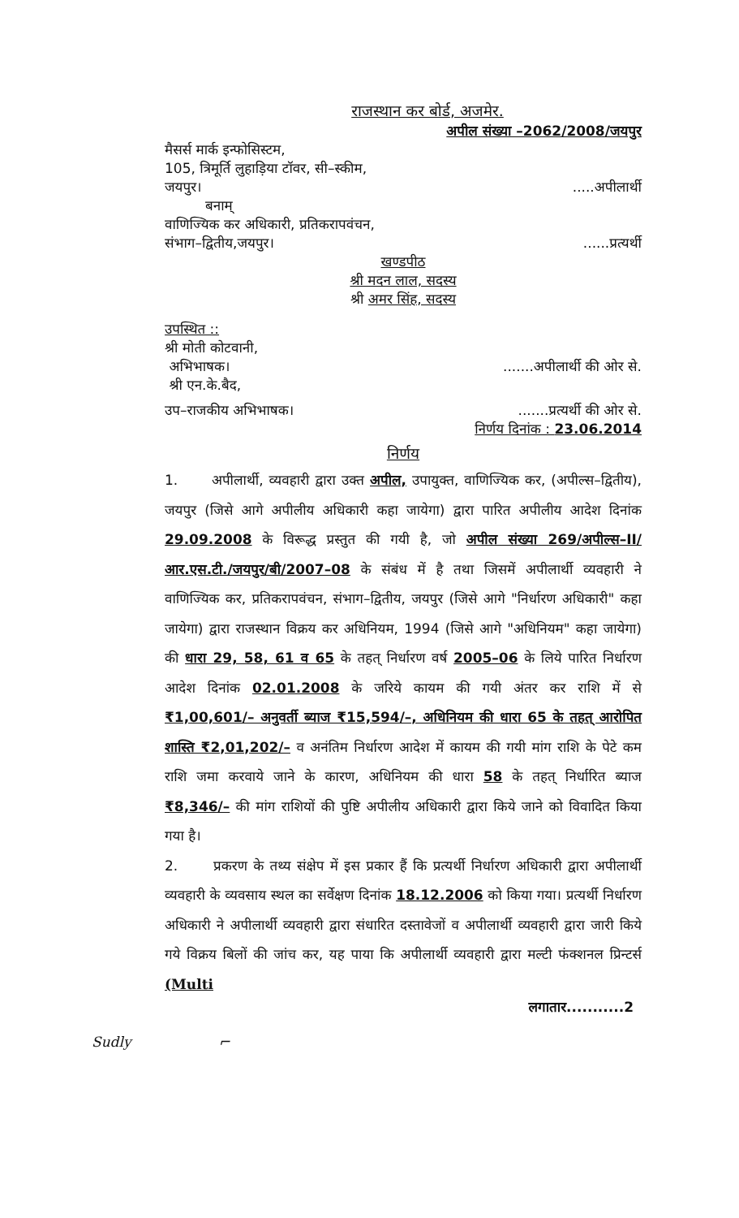राजस्थान कर बोर्ड, अजमेर.
अपील संख्या –2062/2008/जयपुर
मैसर्स मार्क इन्फोसिस्टम,
105, त्रिमूर्ति लुहाड़िया टॉवर, सी–स्कीम,
जयपुर।.....अपीलार्थी
बनाम्
वाणिज्यिक कर अधिकारी, प्रतिकरापवंचन,
संभाग–द्वितीय,जयपुर।......प्रत्यर्थी
खण्डपीठ
श्री मदन लाल, सदस्य
श्री अमर सिंह, सदस्य
उपस्थित ::
श्री मोती कोटवानी,
अभिभाषक।.......अपीलार्थी की ओर से.
श्री एन.के.बैद,
उप–राजकीय अभिभाषक।.......प्रत्यर्थी की ओर से.
निर्णय दिनांक : 23.06.2014
निर्णय
1. अपीलार्थी, व्यवहारी द्वारा उक्त अपील, उपायुक्त, वाणिज्यिक कर, (अपील्स–द्वितीय), जयपुर (जिसे आगे अपीलीय अधिकारी कहा जायेगा) द्वारा पारित अपीलीय आदेश दिनांक 29.09.2008 के विरूद्ध प्रस्तुत की गयी है, जो अपील संख्या 269/अपील्स–II/आर.एस.टी./जयपुर/बी/2007–08 के संबंध में है तथा जिसमें अपीलार्थी व्यवहारी ने वाणिज्यिक कर, प्रतिकरापवंचन, संभाग–द्वितीय, जयपुर (जिसे आगे "निर्धारण अधिकारी" कहा जायेगा) द्वारा राजस्थान विक्रय कर अधिनियम, 1994 (जिसे आगे "अधिनियम" कहा जायेगा) की धारा 29, 58, 61 व 65 के तहत् निर्धारण वर्ष 2005–06 के लिये पारित निर्धारण आदेश दिनांक 02.01.2008 के जरिये कायम की गयी अंतर कर राशि में से ₹1,00,601/– अनुवर्ती ब्याज ₹15,594/–, अधिनियम की धारा 65 के तहत् आरोपित शास्ति ₹2,01,202/– व अनंतिम निर्धारण आदेश में कायम की गयी मांग राशि के पेटे कम राशि जमा करवाये जाने के कारण, अधिनियम की धारा 58 के तहत् निर्धारित ब्याज ₹8,346/– की मांग राशियों की पुष्टि अपीलीय अधिकारी द्वारा किये जाने को विवादित किया गया है।
2. प्रकरण के तथ्य संक्षेप में इस प्रकार हैं कि प्रत्यर्थी निर्धारण अधिकारी द्वारा अपीलार्थी व्यवहारी के व्यवसाय स्थल का सर्वेक्षण दिनांक 18.12.2006 को किया गया। प्रत्यर्थी निर्धारण अधिकारी ने अपीलार्थी व्यवहारी द्वारा संधारित दस्तावेजों व अपीलार्थी व्यवहारी द्वारा जारी किये गये विक्रय बिलों की जांच कर, यह पाया कि अपीलार्थी व्यवहारी द्वारा मल्टी फंक्शनल प्रिन्टर्स (Multi
लगातार...........2
Sudly ⌐